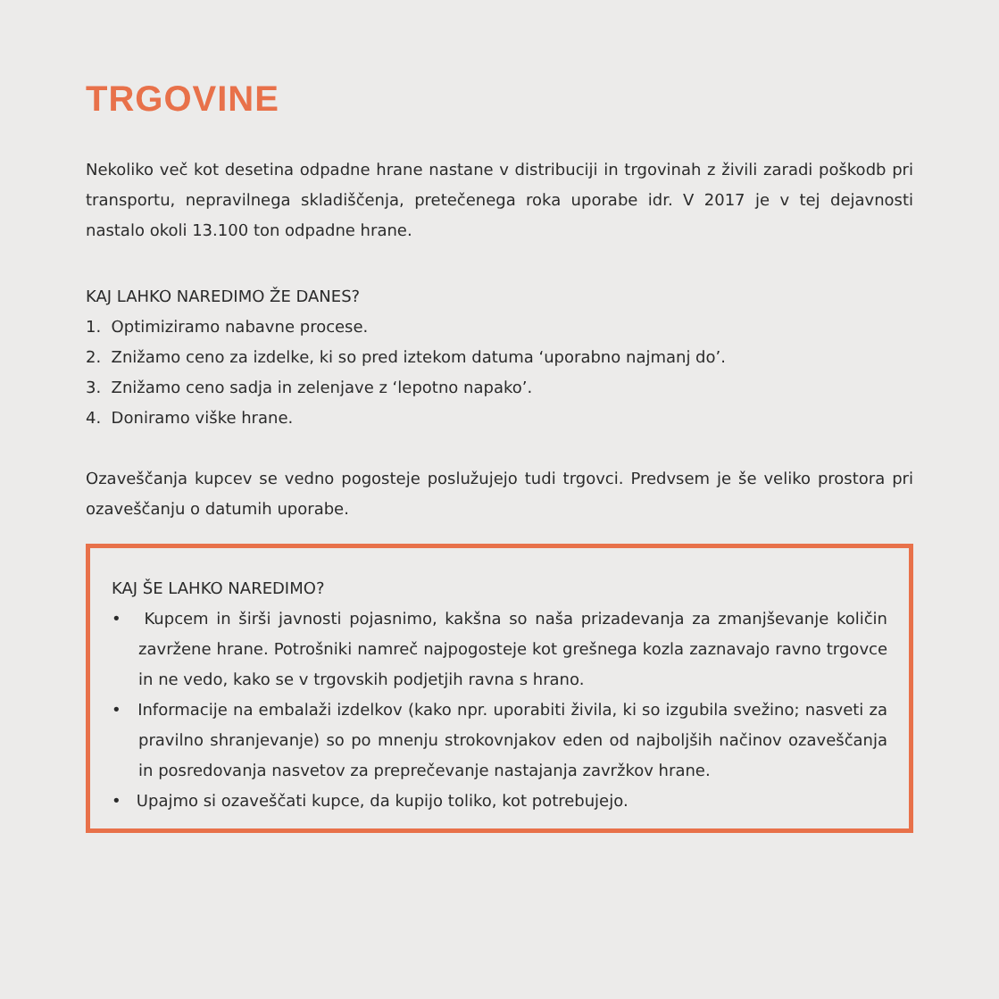TRGOVINE
Nekoliko več kot desetina odpadne hrane nastane v distribuciji in trgovinah z živili zaradi poškodb pri transportu, nepravilnega skladiščenja, pretečenega roka uporabe idr. V 2017 je v tej dejavnosti nastalo okoli 13.100 ton odpadne hrane.
KAJ LAHKO NAREDIMO ŽE DANES?
1. Optimiziramo nabavne procese.
2. Znižamo ceno za izdelke, ki so pred iztekom datuma ‘uporabno najmanj do’.
3. Znižamo ceno sadja in zelenjave z ‘lepotno napako’.
4. Doniramo viške hrane.
Ozaveščanja kupcev se vedno pogosteje poslužujejo tudi trgovci. Predvsem je še veliko prostora pri ozaveščanju o datumih uporabe.
KAJ ŠE LAHKO NAREDIMO?
• Kupcem in širši javnosti pojasnimo, kakšna so naša prizadevanja za zmanjševanje količin zavržene hrane. Potrošniki namreč najpogosteje kot grešnega kozla zaznavajo ravno trgovce in ne vedo, kako se v trgovskih podjetjih ravna s hrano.
• Informacije na embalaži izdelkov (kako npr. uporabiti živila, ki so izgubila svežino; nasveti za pravilno shranjevanje) so po mnenju strokovnjakov eden od najboljših načinov ozaveščanja in posredovanja nasvetov za preprečevanje nastajanja zavržkov hrane.
• Upajmo si ozaveščati kupce, da kupijo toliko, kot potrebujejo.